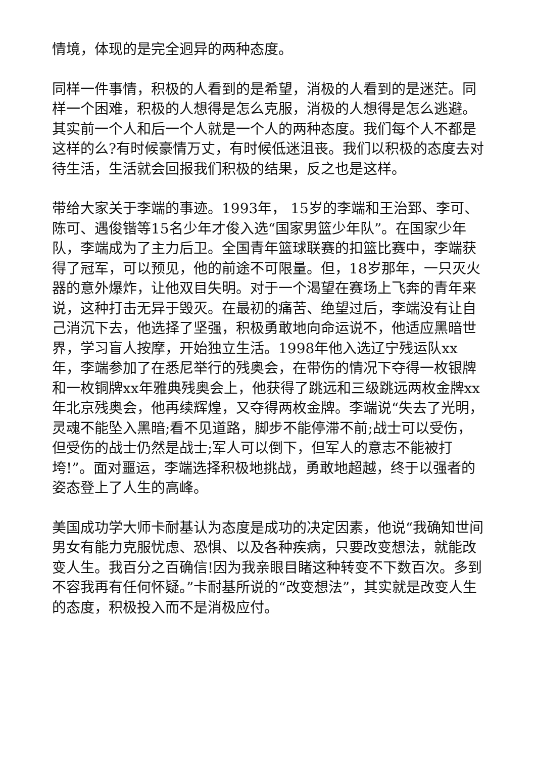情境，体现的是完全迥异的两种态度。
同样一件事情，积极的人看到的是希望，消极的人看到的是迷茫。同样一个困难，积极的人想得是怎么克服，消极的人想得是怎么逃避。其实前一个人和后一个人就是一个人的两种态度。我们每个人不都是这样的么?有时候豪情万丈，有时候低迷沮丧。我们以积极的态度去对待生活，生活就会回报我们积极的结果，反之也是这样。
带给大家关于李端的事迹。1993年， 15岁的李端和王治郅、李可、陈可、遇俊锴等15名少年才俊入选“国家男篮少年队”。在国家少年队，李端成为了主力后卫。全国青年篮球联赛的扣篮比赛中，李端获得了冠军，可以预见，他的前途不可限量。但，18岁那年，一只灭火器的意外爆炸，让他双目失明。对于一个渴望在赛场上飞奔的青年来说，这种打击无异于毁灭。在最初的痛苦、绝望过后，李端没有让自己消沉下去，他选择了坚强，积极勇敢地向命运说不，他适应黑暗世界，学习盲人按摩，开始独立生活。1998年他入选辽宁残运队xx年，李端参加了在悉尼举行的残奥会，在带伤的情况下夺得一枚银牌和一枚铜牌xx年雅典残奥会上，他获得了跳远和三级跳远两枚金牌xx年北京残奥会，他再续辉煌，又夺得两枚金牌。李端说“失去了光明，灵魂不能坠入黑暗;看不见道路，脚步不能停滞不前;战士可以受伤，但受伤的战士仍然是战士;军人可以倒下，但军人的意志不能被打垮!”。面对噩运，李端选择积极地挑战，勇敢地超越，终于以强者的姿态登上了人生的高峰。
美国成功学大师卡耐基认为态度是成功的决定因素，他说“我确知世间男女有能力克服忧虑、恐惧、以及各种疾病，只要改变想法，就能改变人生。我百分之百确信!因为我亲眼目睹这种转变不下数百次。多到不容我再有任何怀疑。”卡耐基所说的“改变想法”，其实就是改变人生的态度，积极投入而不是消极应付。